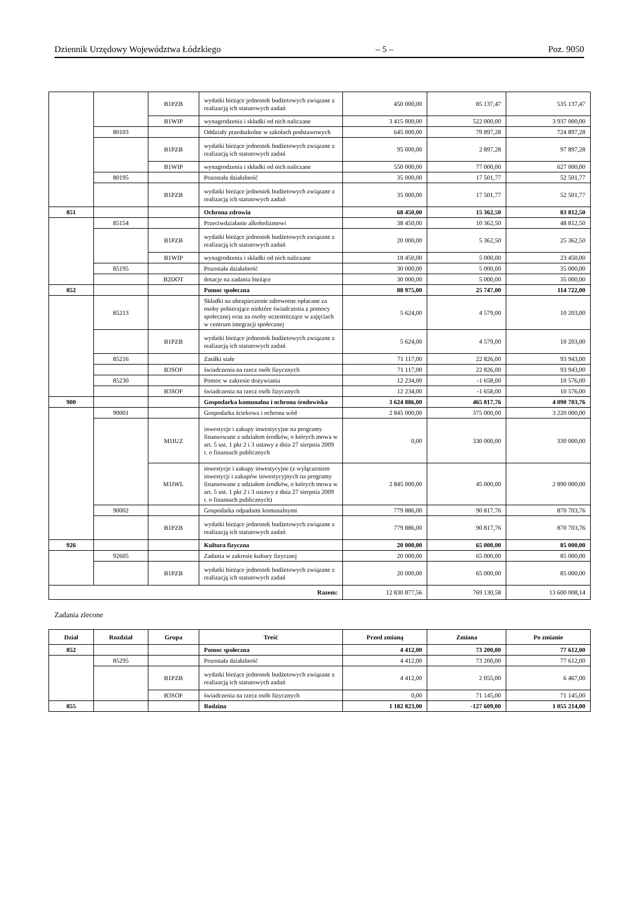Dziennik Urzędowy Województwa Łódzkiego – 5 – Poz. 9050
| | | B1PZB | wydatki bieżące jednostek budżetowych związane z realizacją ich statutowych zadań | 450 000,00 | 85 137,47 | 535 137,47 |
| | | B1WIP | wynagrodzenia i składki od nich naliczane | 3 415 000,00 | 522 000,00 | 3 937 000,00 |
| | 80103 | | Oddziały przedszkolne w szkołach podstawowych | 645 000,00 | 79 897,28 | 724 897,28 |
| | | B1PZB | wydatki bieżące jednostek budżetowych związane z realizacją ich statutowych zadań | 95 000,00 | 2 897,28 | 97 897,28 |
| | | B1WIP | wynagrodzenia i składki od nich naliczane | 550 000,00 | 77 000,00 | 627 000,00 |
| | 80195 | | Pozostała działalność | 35 000,00 | 17 501,77 | 52 501,77 |
| | | B1PZB | wydatki bieżące jednostek budżetowych związane z realizacją ich statutowych zadań | 35 000,00 | 17 501,77 | 52 501,77 |
| 851 | | | Ochrona zdrowia | 68 450,00 | 15 362,50 | 83 812,50 |
| | 85154 | | Przeciwdziałanie alkoholizmowi | 38 450,00 | 10 362,50 | 48 812,50 |
| | | B1PZB | wydatki bieżące jednostek budżetowych związane z realizacją ich statutowych zadań | 20 000,00 | 5 362,50 | 25 362,50 |
| | | B1WIP | wynagrodzenia i składki od nich naliczane | 18 450,00 | 5 000,00 | 23 450,00 |
| | 85195 | | Pozostała działalność | 30 000,00 | 5 000,00 | 35 000,00 |
| | | B2DOT | dotacje na zadania bieżące | 30 000,00 | 5 000,00 | 35 000,00 |
| 852 | | | Pomoc społeczna | 88 975,00 | 25 747,00 | 114 722,00 |
| | 85213 | | Składki na ubezpieczenie zdrowotne opłacane za osoby pobierające niektóre świadczenia z pomocy społecznej oraz za osoby uczestniczące w zajęciach w centrum integracji społecznej | 5 624,00 | 4 579,00 | 10 203,00 |
| | | B1PZB | wydatki bieżące jednostek budżetowych związane z realizacją ich statutowych zadań | 5 624,00 | 4 579,00 | 10 203,00 |
| | 85216 | | Zasiłki stałe | 71 117,00 | 22 826,00 | 93 943,00 |
| | | B3SOF | świadczenia na rzecz osób fizycznych | 71 117,00 | 22 826,00 | 93 943,00 |
| | 85230 | | Pomoc w zakresie dożywiania | 12 234,00 | -1 658,00 | 10 576,00 |
| | | B3SOF | świadczenia na rzecz osób fizycznych | 12 234,00 | -1 658,00 | 10 576,00 |
| 900 | | | Gospodarka komunalna i ochrona środowiska | 3 624 886,00 | 465 817,76 | 4 090 703,76 |
| | 90001 | | Gospodarka ściekowa i ochrona wód | 2 845 000,00 | 375 000,00 | 3 220 000,00 |
| | | M1IUZ | inwestycje i zakupy inwestycyjne na programy finansowane z udziałem środków, o których mowa w art. 5 ust. 1 pkt 2 i 3 ustawy z dnia 27 sierpnia 2009 r. o finansach publicznych | 0,00 | 330 000,00 | 330 000,00 |
| | | M1IWL | inwestycje i zakupy inwestycyjne (z wyłączeniem inwestycji i zakupów inwestycyjnych na programy finansowane z udziałem środków, o których mowa w art. 5 ust. 1 pkt 2 i 3 ustawy z dnia 27 sierpnia 2009 r. o finansach publicznych) | 2 845 000,00 | 45 000,00 | 2 890 000,00 |
| | 90002 | | Gospodarka odpadami komunalnymi | 779 886,00 | 90 817,76 | 870 703,76 |
| | | B1PZB | wydatki bieżące jednostek budżetowych związane z realizacją ich statutowych zadań | 779 886,00 | 90 817,76 | 870 703,76 |
| 926 | | | Kultura fizyczna | 20 000,00 | 65 000,00 | 85 000,00 |
| | 92605 | | Zadania w zakresie kultury fizycznej | 20 000,00 | 65 000,00 | 85 000,00 |
| | | B1PZB | wydatki bieżące jednostek budżetowych związane z realizacją ich statutowych zadań | 20 000,00 | 65 000,00 | 85 000,00 |
| Razem: | | | | 12 830 877,56 | 769 130,58 | 13 600 008,14 |
Zadania zlecone
| Dział | Rozdział | Grupa | Treść | Przed zmianą | Zmiana | Po zmianie |
| --- | --- | --- | --- | --- | --- | --- |
| 852 | | | Pomoc społeczna | 4 412,00 | 73 200,00 | 77 612,00 |
| | 85295 | | Pozostała działalność | 4 412,00 | 73 200,00 | 77 612,00 |
| | | B1PZB | wydatki bieżące jednostek budżetowych związane z realizacją ich statutowych zadań | 4 412,00 | 2 055,00 | 6 467,00 |
| | | B3SOF | świadczenia na rzecz osób fizycznych | 0,00 | 71 145,00 | 71 145,00 |
| 855 | | | Rodzina | 1 182 823,00 | -127 609,00 | 1 055 214,00 |